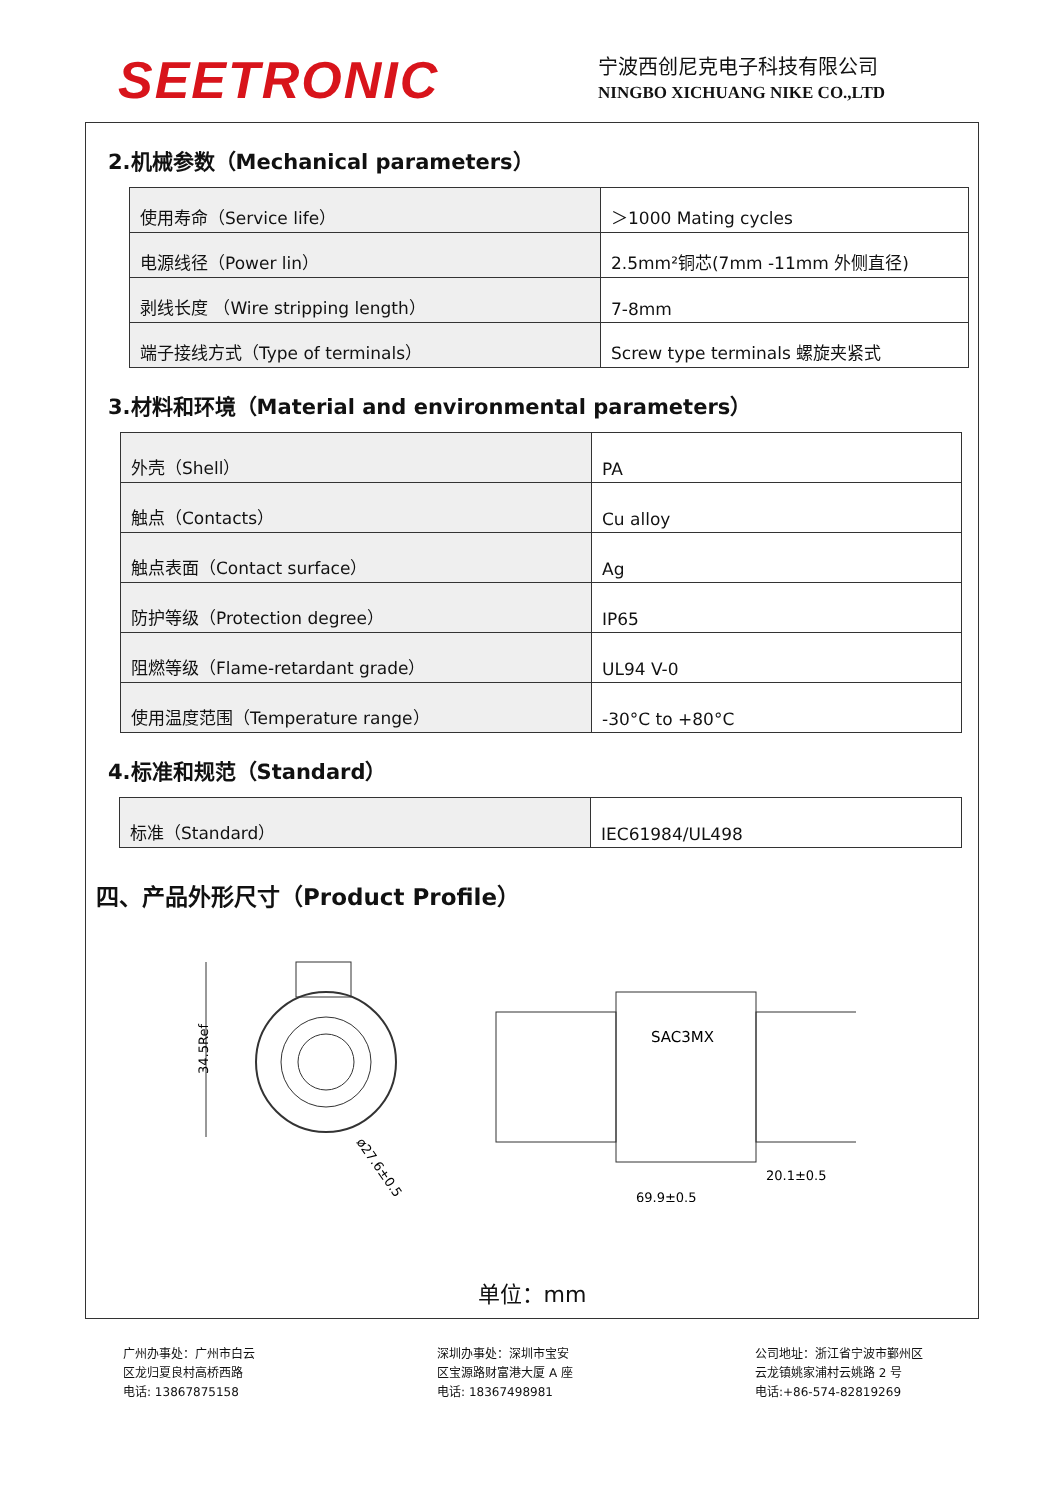SEETRONIC
宁波西创尼克电子科技有限公司
NINGBO XICHUANG NIKE CO.,LTD
2.机械参数（Mechanical parameters）
| 使用寿命（Service life） | ＞1000 Mating cycles |
| 电源线径（Power lin） | 2.5mm²铜芯(7mm -11mm 外侧直径) |
| 剥线长度 （Wire stripping length） | 7-8mm |
| 端子接线方式（Type of terminals） | Screw type terminals 螺旋夹紧式 |
3.材料和环境（Material and environmental parameters）
| 外壳（Shell） | PA |
| 触点（Contacts） | Cu alloy |
| 触点表面（Contact surface） | Ag |
| 防护等级（Protection degree） | IP65 |
| 阻燃等级（Flame-retardant grade） | UL94 V-0 |
| 使用温度范围（Temperature range） | -30°C to +80°C |
4.标准和规范（Standard）
| 标准（Standard） | IEC61984/UL498 |
四、产品外形尺寸（Product Profile）
34.5Ref
ø27.6±0.5
SAC3MX
20.1±0.5
69.9±0.5
单位：mm
广州办事处：广州市白云
区龙归夏良村高桥西路
电话: 13867875158
深圳办事处：深圳市宝安
区宝源路财富港大厦 A 座
电话: 18367498981
公司地址：浙江省宁波市鄞州区
云龙镇姚家浦村云姚路 2 号
电话:+86-574-82819269